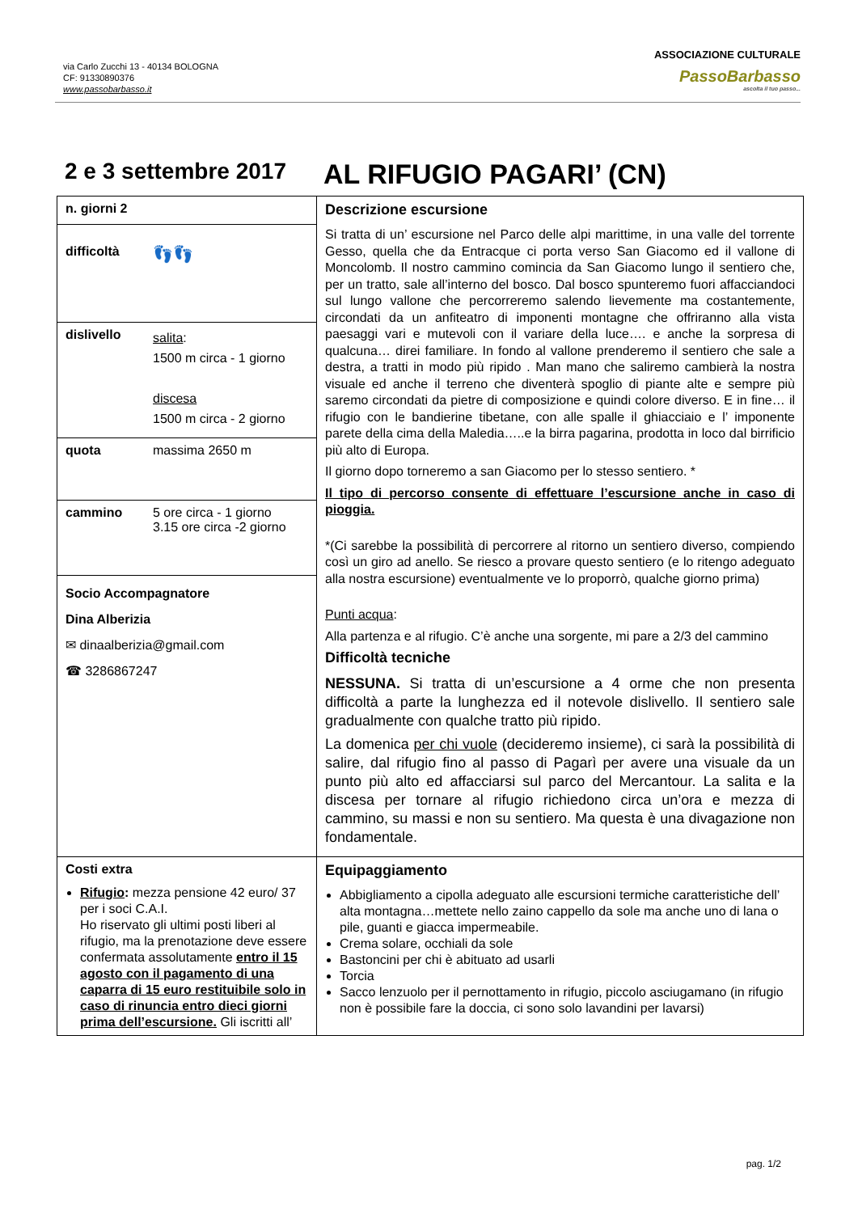via Carlo Zucchi 13 - 40134 BOLOGNA
CF: 91330890376
www.passobarbasso.it
ASSOCIAZIONE CULTURALE
PassoBarbasso
ascolta il tuo passo...
2 e 3 settembre 2017
AL RIFUGIO PAGARI’ (CN)
| n. giorni 2 | Descrizione escursione Si tratta di un’ escursione nel Parco delle alpi marittime, in una valle del torrente Gesso, quella che da Entracque ci porta verso San Giacomo ed il vallone di Moncolomb. Il nostro cammino comincia da San Giacomo lungo il sentiero che, per un tratto, sale all’interno del bosco. Dal bosco spunteremo fuori affacciandoci sul lungo vallone che percorreremo salendo lievemente ma costantemente, circondati da un anfiteatro di imponenti montagne che offriranno alla vista paesaggi vari e mutevoli con il variare della luce…. e anche la sorpresa di qualcuna… direi familiare. In fondo al vallone prenderemo il sentiero che sale a destra, a tratti in modo più ripido . Man mano che saliremo cambierà la nostra visuale ed anche il terreno che diventerà spoglio di piante alte e sempre più saremo circondati da pietre di composizione e quindi colore diverso. E in fine… il rifugio con le bandierine tibetane, con alle spalle il ghiacciaio e l’ imponente parete della cima della Maledia…..e la birra pagarina, prodotta in loco dal birrificio più alto di Europa. Il giorno dopo torneremo a san Giacomo per lo stesso sentiero. * Il tipo di percorso consente di effettuare l’escursione anche in caso di pioggia. *(Ci sarebbe la possibilità di percorrere al ritorno un sentiero diverso, compiendo così un giro ad anello. Se riesco a provare questo sentiero (e lo ritengo adeguato alla nostra escursione) eventualmente ve lo proporrò, qualche giorno prima) Punti acqua : Alla partenza e al rifugio. C’è anche una sorgente, mi pare a 2/3 del cammino Difficoltà tecniche NESSUNA. Si tratta di un’escursione a 4 orme che non presenta difficoltà a parte la lunghezza ed il notevole dislivello. Il sentiero sale gradualmente con qualche tratto più ripido. La domenica per chi vuole (decideremo insieme), ci sarà la possibilità di salire, dal rifugio fino al passo di Pagarì per avere una visuale da un punto più alto ed affacciarsi sul parco del Mercantour. La salita e la discesa per tornare al rifugio richiedono circa un’ora e mezza di cammino, su massi e non su sentiero. Ma questa è una divagazione non fondamentale. |
| difficoltà 👣👣 | |
| dislivello salita : 1500 m circa - 1 giorno discesa 1500 m circa - 2 giorno | |
| quota massima 2650 m | |
| cammino 5 ore circa - 1 giorno 3.15 ore circa -2 giorno | |
| Socio Accompagnatore Dina Alberizia ✉ dinaalberizia@gmail.com ☎ 3286867247 | |
| Costi extra Rifugio : mezza pensione 42 euro/ 37 per i soci C.A.I. Ho riservato gli ultimi posti liberi al rifugio, ma la prenotazione deve essere confermata assolutamente entro il 15 agosto con il pagamento di una caparra di 15 euro restituibile solo in caso di rinuncia entro dieci giorni prima dell’escursione. Gli iscritti all’ | Equipaggiamento Abbigliamento a cipolla adeguato alle escursioni termiche caratteristiche dell’ alta montagna…mettete nello zaino cappello da sole ma anche uno di lana o pile, guanti e giacca impermeabile. Crema solare, occhiali da sole Bastoncini per chi è abituato ad usarli Torcia Sacco lenzuolo per il pernottamento in rifugio, piccolo asciugamano (in rifugio non è possibile fare la doccia, ci sono solo lavandini per lavarsi) |
pag. 1/2